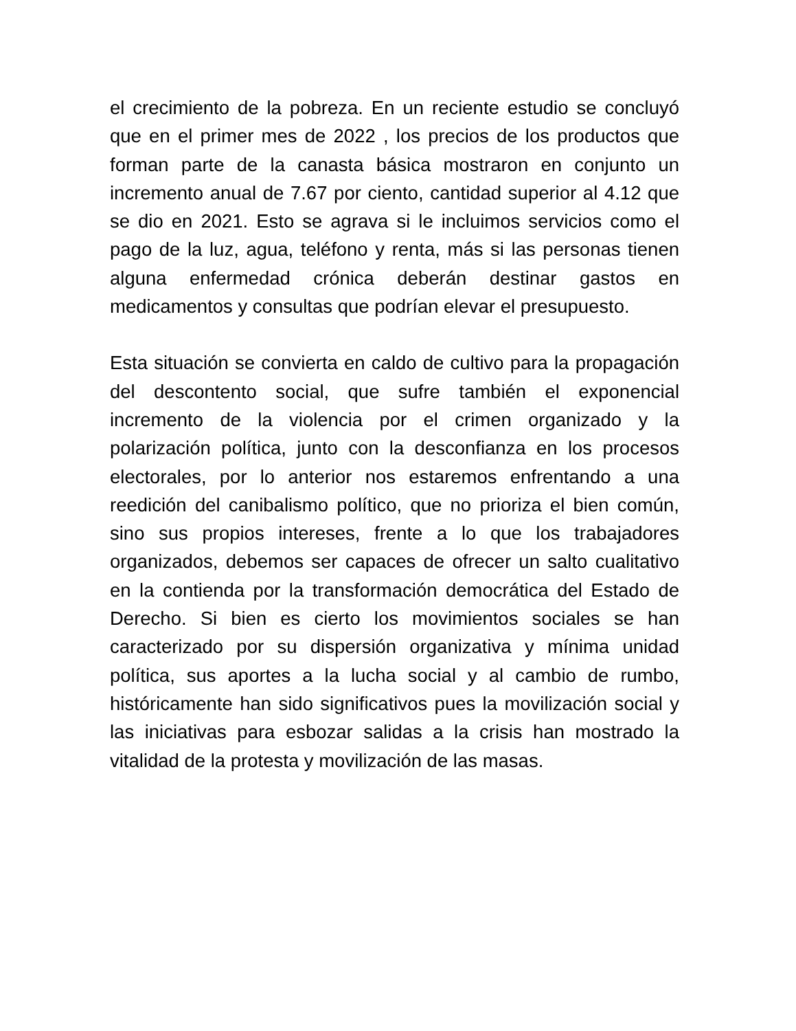el crecimiento de la pobreza. En un reciente estudio se concluyó que en el primer mes de 2022 , los precios de los productos que forman parte de la canasta básica mostraron en conjunto un incremento anual de 7.67 por ciento, cantidad superior al 4.12 que se dio en 2021. Esto se agrava si le incluimos servicios como el pago de la luz, agua, teléfono y renta, más si las personas tienen alguna enfermedad crónica deberán destinar gastos en medicamentos y consultas que podrían elevar el presupuesto.
Esta situación se convierta en caldo de cultivo para la propagación del descontento social, que sufre también el exponencial incremento de la violencia por el crimen organizado y la polarización política, junto con la desconfianza en los procesos electorales, por lo anterior nos estaremos enfrentando a una reedición del canibalismo político, que no prioriza el bien común, sino sus propios intereses, frente a lo que los trabajadores organizados, debemos ser capaces de ofrecer un salto cualitativo en la contienda por la transformación democrática del Estado de Derecho. Si bien es cierto los movimientos sociales se han caracterizado por su dispersión organizativa y mínima unidad política, sus aportes a la lucha social y al cambio de rumbo, históricamente han sido significativos pues la movilización social y las iniciativas para esbozar salidas a la crisis han mostrado la vitalidad de la protesta y movilización de las masas.